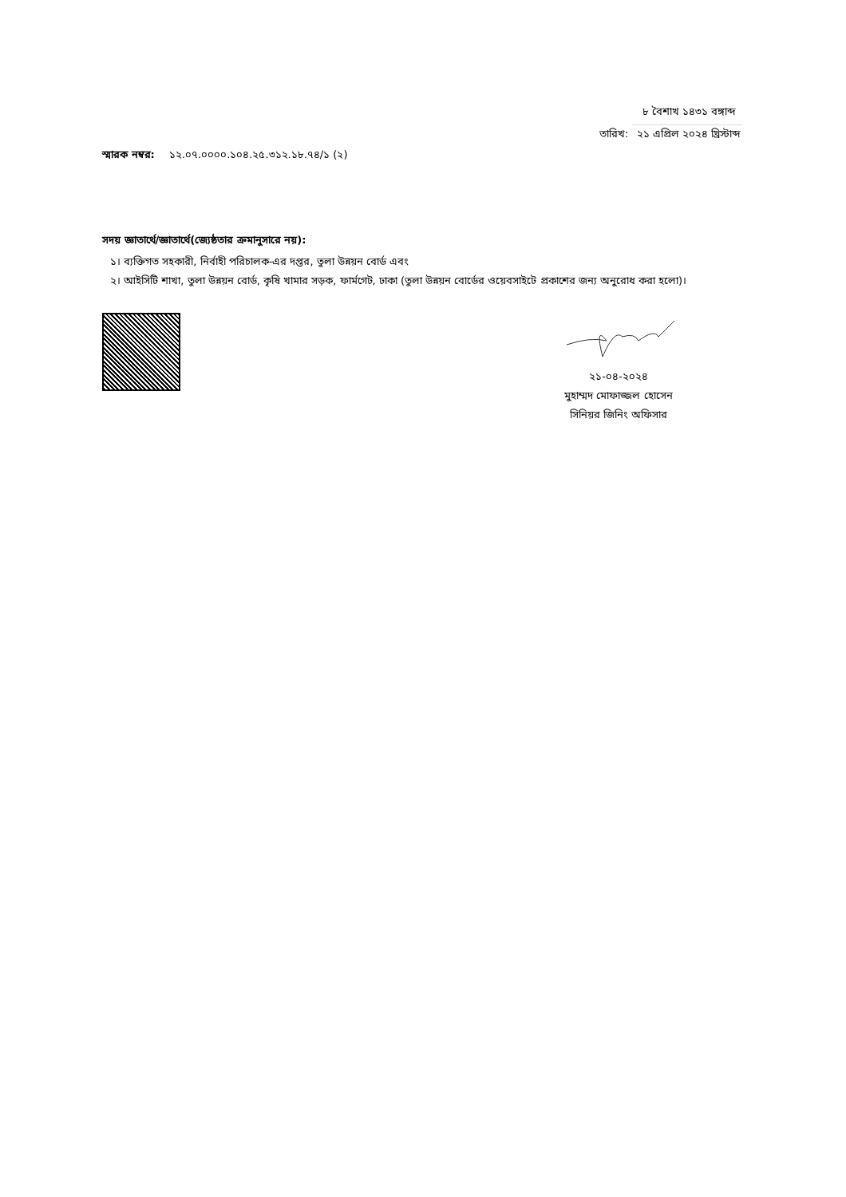৮ বৈশাখ ১৪৩১ বঙ্গাব্দ
তারিখ: ২১ এপ্রিল ২০২৪ খ্রিস্টাব্দ
স্মারক নম্বর: ১২.০৭.০০০০.১০৪.২৫.৩১২.১৮.৭৪/১ (২)
সদয় জ্ঞাতার্থে/জ্ঞাতার্থে(জ্যেষ্ঠতার ক্রমানুসারে নয়):
১। ব্যক্তিগত সহকারী, নির্বাহী পরিচালক-এর দপ্তর, তুলা উন্নয়ন বোর্ড এবং
২। আইসিটি শাখা, তুলা উন্নয়ন বোর্ড, কৃষি খামার সড়ক, ফার্মগেট, ঢাকা (তুলা উন্নয়ন বোর্ডের ওয়েবসাইটে প্রকাশের জন্য অনুরোধ করা হলো)।
২১-০৪-২০২৪
মুহাম্মদ মোফাজ্জল হোসেন
সিনিয়র জিনিং অফিসার